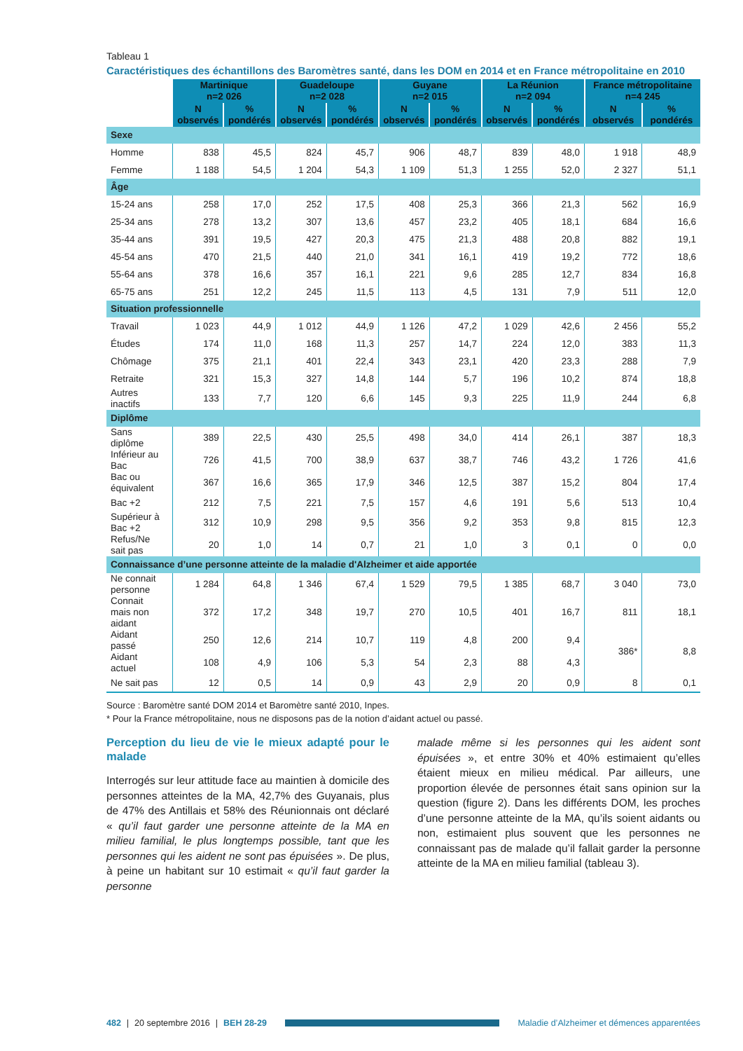Tableau 1
Caractéristiques des échantillons des Baromètres santé, dans les DOM en 2014 et en France métropolitaine en 2010
| | Martinique n=2 026 | | Guadeloupe n=2 028 | | Guyane n=2 015 | | La Réunion n=2 094 | | France métropolitaine n=4 245 | |
| --- | --- | --- | --- | --- | --- | --- | --- | --- | --- | --- |
| | N observés | % pondérés | N observés | % pondérés | N observés | % pondérés | N observés | % pondérés | N observés | % pondérés |
| Sexe | | | | | | | | | | |
| Homme | 838 | 45,5 | 824 | 45,7 | 906 | 48,7 | 839 | 48,0 | 1 918 | 48,9 |
| Femme | 1 188 | 54,5 | 1 204 | 54,3 | 1 109 | 51,3 | 1 255 | 52,0 | 2 327 | 51,1 |
| Âge | | | | | | | | | | |
| 15-24 ans | 258 | 17,0 | 252 | 17,5 | 408 | 25,3 | 366 | 21,3 | 562 | 16,9 |
| 25-34 ans | 278 | 13,2 | 307 | 13,6 | 457 | 23,2 | 405 | 18,1 | 684 | 16,6 |
| 35-44 ans | 391 | 19,5 | 427 | 20,3 | 475 | 21,3 | 488 | 20,8 | 882 | 19,1 |
| 45-54 ans | 470 | 21,5 | 440 | 21,0 | 341 | 16,1 | 419 | 19,2 | 772 | 18,6 |
| 55-64 ans | 378 | 16,6 | 357 | 16,1 | 221 | 9,6 | 285 | 12,7 | 834 | 16,8 |
| 65-75 ans | 251 | 12,2 | 245 | 11,5 | 113 | 4,5 | 131 | 7,9 | 511 | 12,0 |
| Situation professionnelle | | | | | | | | | | |
| Travail | 1 023 | 44,9 | 1 012 | 44,9 | 1 126 | 47,2 | 1 029 | 42,6 | 2 456 | 55,2 |
| Études | 174 | 11,0 | 168 | 11,3 | 257 | 14,7 | 224 | 12,0 | 383 | 11,3 |
| Chômage | 375 | 21,1 | 401 | 22,4 | 343 | 23,1 | 420 | 23,3 | 288 | 7,9 |
| Retraite | 321 | 15,3 | 327 | 14,8 | 144 | 5,7 | 196 | 10,2 | 874 | 18,8 |
| Autres inactifs | 133 | 7,7 | 120 | 6,6 | 145 | 9,3 | 225 | 11,9 | 244 | 6,8 |
| Diplôme | | | | | | | | | | |
| Sans diplôme | 389 | 22,5 | 430 | 25,5 | 498 | 34,0 | 414 | 26,1 | 387 | 18,3 |
| Inférieur au Bac | 726 | 41,5 | 700 | 38,9 | 637 | 38,7 | 746 | 43,2 | 1 726 | 41,6 |
| Bac ou équivalent | 367 | 16,6 | 365 | 17,9 | 346 | 12,5 | 387 | 15,2 | 804 | 17,4 |
| Bac +2 | 212 | 7,5 | 221 | 7,5 | 157 | 4,6 | 191 | 5,6 | 513 | 10,4 |
| Supérieur à Bac +2 | 312 | 10,9 | 298 | 9,5 | 356 | 9,2 | 353 | 9,8 | 815 | 12,3 |
| Refus/Ne sait pas | 20 | 1,0 | 14 | 0,7 | 21 | 1,0 | 3 | 0,1 | 0 | 0,0 |
| Connaissance d’une personne atteinte de la maladie d'Alzheimer et aide apportée | | | | | | | | | | |
| Ne connait personne | 1 284 | 64,8 | 1 346 | 67,4 | 1 529 | 79,5 | 1 385 | 68,7 | 3 040 | 73,0 |
| Connait mais non aidant | 372 | 17,2 | 348 | 19,7 | 270 | 10,5 | 401 | 16,7 | 811 | 18,1 |
| Aidant passé | 250 | 12,6 | 214 | 10,7 | 119 | 4,8 | 200 | 9,4 | 386* | 8,8 |
| Aidant actuel | 108 | 4,9 | 106 | 5,3 | 54 | 2,3 | 88 | 4,3 | | |
| Ne sait pas | 12 | 0,5 | 14 | 0,9 | 43 | 2,9 | 20 | 0,9 | 8 | 0,1 |
Source : Baromètre santé DOM 2014 et Baromètre santé 2010, Inpes.
* Pour la France métropolitaine, nous ne disposons pas de la notion d’aidant actuel ou passé.
Perception du lieu de vie le mieux adapté pour le malade
Interrogés sur leur attitude face au maintien à domicile des personnes atteintes de la MA, 42,7% des Guyanais, plus de 47% des Antillais et 58% des Réunionnais ont déclaré « qu’il faut garder une personne atteinte de la MA en milieu familial, le plus longtemps possible, tant que les personnes qui les aident ne sont pas épuisées ». De plus, à peine un habitant sur 10 estimait « qu’il faut garder la personne
malade même si les personnes qui les aident sont épuisées », et entre 30% et 40% estimaient qu’elles étaient mieux en milieu médical. Par ailleurs, une proportion élevée de personnes était sans opinion sur la question (figure 2). Dans les différents DOM, les proches d’une personne atteinte de la MA, qu’ils soient aidants ou non, estimaient plus souvent que les personnes ne connaissant pas de malade qu’il fallait garder la personne atteinte de la MA en milieu familial (tableau 3).
482 | 20 septembre 2016 | BEH 28-29
Maladie d’Alzheimer et démences apparentées